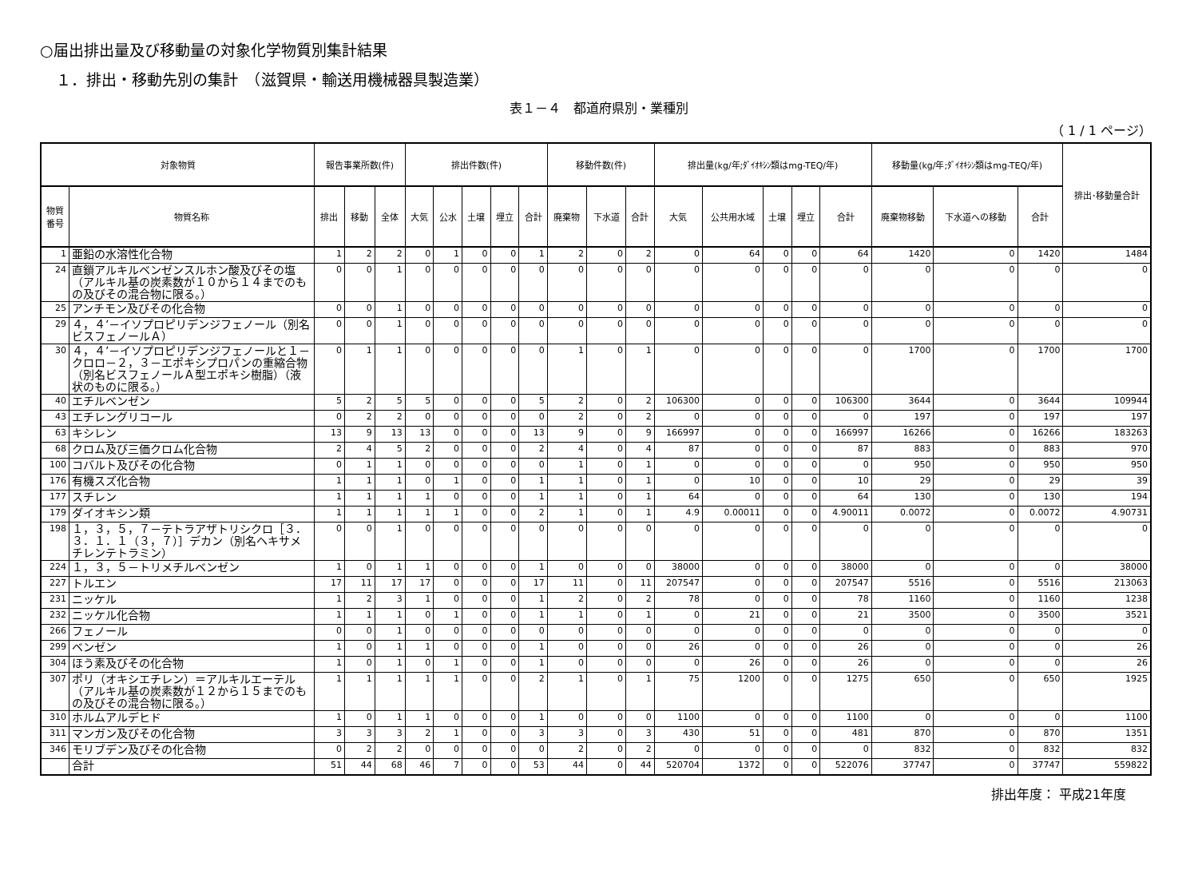○届出排出量及び移動量の対象化学物質別集計結果
１．排出・移動先別の集計　（滋賀県・輸送用機械器具製造業）
表１－４　都道府県別・業種別
（ 1 / 1 ページ）
| 対象物質 | | 報告事業所数(件) | | | 排出件数(件) | | | | | 移動件数(件) | | | 排出量(kg/年;ﾀﾞｲｵｷｼﾝ類はmg-TEQ/年) | | | | | 移動量(kg/年;ﾀﾞｲｵｷｼﾝ類はmg-TEQ/年) | | | 排出･移動量合計 |
| --- | --- | --- | --- | --- | --- | --- | --- | --- | --- | --- | --- | --- | --- | --- | --- | --- | --- | --- | --- | --- | --- |
| 物質番号 | 物質名称 | 排出 | 移動 | 全体 | 大気 | 公水 | 土壌 | 埋立 | 合計 | 廃棄物 | 下水道 | 合計 | 大気 | 公共用水域 | 土壌 | 埋立 | 合計 | 廃棄物移動 | 下水道への移動 | 合計 | |
| 1 | 亜鉛の水溶性化合物 | 1 | 2 | 2 | 0 | 1 | 0 | 0 | 1 | 2 | 0 | 2 | 0 | 64 | 0 | 0 | 64 | 1420 | 0 | 1420 | 1484 |
| 24 | 直鎖アルキルベンゼンスルホン酸及びその塩（アルキル基の炭素数が１０から１４までのもの及びその混合物に限る。） | 0 | 0 | 1 | 0 | 0 | 0 | 0 | 0 | 0 | 0 | 0 | 0 | 0 | 0 | 0 | 0 | 0 | 0 | 0 | 0 |
| 25 | アンチモン及びその化合物 | 0 | 0 | 1 | 0 | 0 | 0 | 0 | 0 | 0 | 0 | 0 | 0 | 0 | 0 | 0 | 0 | 0 | 0 | 0 | 0 |
| 29 | ４，４’－イソプロピリデンジフェノール（別名ビスフェノールＡ） | 0 | 0 | 1 | 0 | 0 | 0 | 0 | 0 | 0 | 0 | 0 | 0 | 0 | 0 | 0 | 0 | 0 | 0 | 0 | 0 |
| 30 | ４，４’－イソプロピリデンジフェノールと１－クロロ－２，３－エポキシプロパンの重縮合物（別名ビスフェノールＡ型エポキシ樹脂）（液状のものに限る。） | 0 | 1 | 1 | 0 | 0 | 0 | 0 | 0 | 1 | 0 | 1 | 0 | 0 | 0 | 0 | 0 | 1700 | 0 | 1700 | 1700 |
| 40 | エチルベンゼン | 5 | 2 | 5 | 5 | 0 | 0 | 0 | 5 | 2 | 0 | 2 | 106300 | 0 | 0 | 0 | 106300 | 3644 | 0 | 3644 | 109944 |
| 43 | エチレングリコール | 0 | 2 | 2 | 0 | 0 | 0 | 0 | 0 | 2 | 0 | 2 | 0 | 0 | 0 | 0 | 0 | 197 | 0 | 197 | 197 |
| 63 | キシレン | 13 | 9 | 13 | 13 | 0 | 0 | 0 | 13 | 9 | 0 | 9 | 166997 | 0 | 0 | 0 | 166997 | 16266 | 0 | 16266 | 183263 |
| 68 | クロム及び三価クロム化合物 | 2 | 4 | 5 | 2 | 0 | 0 | 0 | 2 | 4 | 0 | 4 | 87 | 0 | 0 | 0 | 87 | 883 | 0 | 883 | 970 |
| 100 | コバルト及びその化合物 | 0 | 1 | 1 | 0 | 0 | 0 | 0 | 0 | 1 | 0 | 1 | 0 | 0 | 0 | 0 | 0 | 950 | 0 | 950 | 950 |
| 176 | 有機スズ化合物 | 1 | 1 | 1 | 0 | 1 | 0 | 0 | 1 | 1 | 0 | 1 | 0 | 10 | 0 | 0 | 10 | 29 | 0 | 29 | 39 |
| 177 | スチレン | 1 | 1 | 1 | 1 | 0 | 0 | 0 | 1 | 1 | 0 | 1 | 64 | 0 | 0 | 0 | 64 | 130 | 0 | 130 | 194 |
| 179 | ダイオキシン類 | 1 | 1 | 1 | 1 | 1 | 0 | 0 | 2 | 1 | 0 | 1 | 4.9 | 0.00011 | 0 | 0 | 4.90011 | 0.0072 | 0 | 0.0072 | 4.90731 |
| 198 | １，３，５，７－テトラアザトリシクロ［３．３．１．１（３，７）］デカン（別名ヘキサメチレンテトラミン） | 0 | 0 | 1 | 0 | 0 | 0 | 0 | 0 | 0 | 0 | 0 | 0 | 0 | 0 | 0 | 0 | 0 | 0 | 0 | 0 |
| 224 | １，３，５－トリメチルベンゼン | 1 | 0 | 1 | 1 | 0 | 0 | 0 | 1 | 0 | 0 | 0 | 38000 | 0 | 0 | 0 | 38000 | 0 | 0 | 0 | 38000 |
| 227 | トルエン | 17 | 11 | 17 | 17 | 0 | 0 | 0 | 17 | 11 | 0 | 11 | 207547 | 0 | 0 | 0 | 207547 | 5516 | 0 | 5516 | 213063 |
| 231 | ニッケル | 1 | 2 | 3 | 1 | 0 | 0 | 0 | 1 | 2 | 0 | 2 | 78 | 0 | 0 | 0 | 78 | 1160 | 0 | 1160 | 1238 |
| 232 | ニッケル化合物 | 1 | 1 | 1 | 0 | 1 | 0 | 0 | 1 | 1 | 0 | 1 | 0 | 21 | 0 | 0 | 21 | 3500 | 0 | 3500 | 3521 |
| 266 | フェノール | 0 | 0 | 1 | 0 | 0 | 0 | 0 | 0 | 0 | 0 | 0 | 0 | 0 | 0 | 0 | 0 | 0 | 0 | 0 | 0 |
| 299 | ベンゼン | 1 | 0 | 1 | 1 | 0 | 0 | 0 | 1 | 0 | 0 | 0 | 26 | 0 | 0 | 0 | 26 | 0 | 0 | 0 | 26 |
| 304 | ほう素及びその化合物 | 1 | 0 | 1 | 0 | 1 | 0 | 0 | 1 | 0 | 0 | 0 | 0 | 26 | 0 | 0 | 26 | 0 | 0 | 0 | 26 |
| 307 | ポリ（オキシエチレン）＝アルキルエーテル（アルキル基の炭素数が１２から１５までのもの及びその混合物に限る。） | 1 | 1 | 1 | 1 | 1 | 0 | 0 | 2 | 1 | 0 | 1 | 75 | 1200 | 0 | 0 | 1275 | 650 | 0 | 650 | 1925 |
| 310 | ホルムアルデヒド | 1 | 0 | 1 | 1 | 0 | 0 | 0 | 1 | 0 | 0 | 0 | 1100 | 0 | 0 | 0 | 1100 | 0 | 0 | 0 | 1100 |
| 311 | マンガン及びその化合物 | 3 | 3 | 3 | 2 | 1 | 0 | 0 | 3 | 3 | 0 | 3 | 430 | 51 | 0 | 0 | 481 | 870 | 0 | 870 | 1351 |
| 346 | モリブデン及びその化合物 | 0 | 2 | 2 | 0 | 0 | 0 | 0 | 0 | 2 | 0 | 2 | 0 | 0 | 0 | 0 | 0 | 832 | 0 | 832 | 832 |
| | 合計 | 51 | 44 | 68 | 46 | 7 | 0 | 0 | 53 | 44 | 0 | 44 | 520704 | 1372 | 0 | 0 | 522076 | 37747 | 0 | 37747 | 559822 |
排出年度： 平成21年度